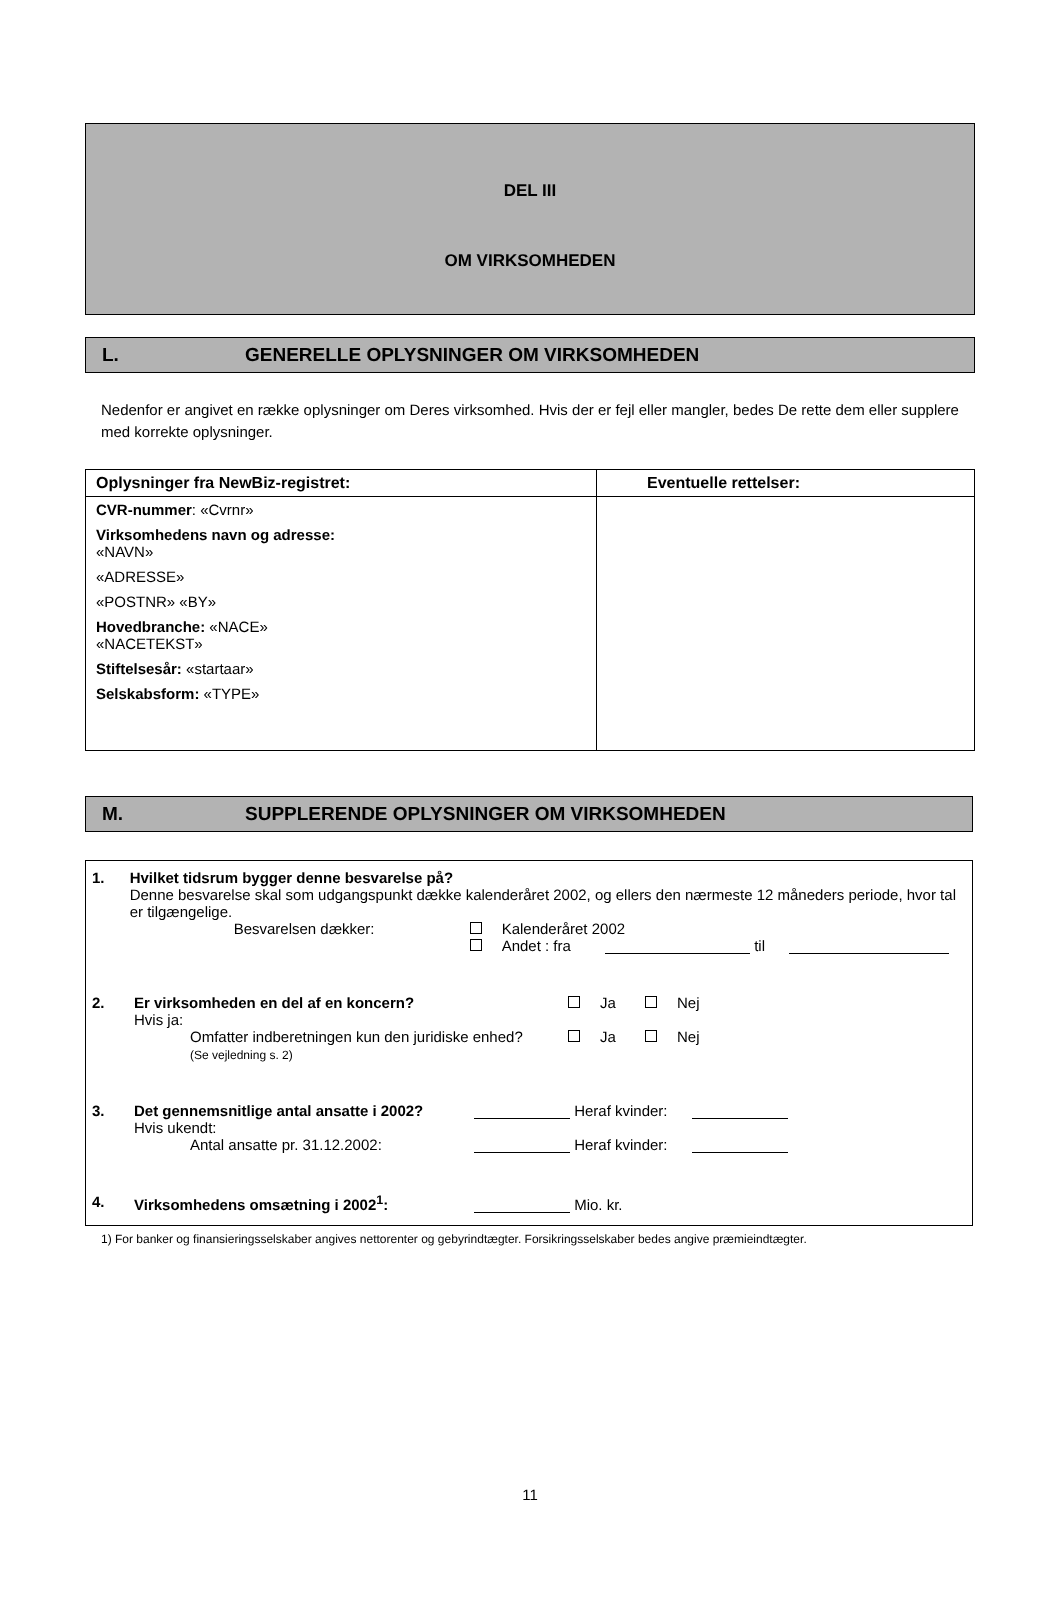DEL III
OM VIRKSOMHEDEN
L. GENERELLE OPLYSNINGER OM VIRKSOMHEDEN
Nedenfor er angivet en række oplysninger om Deres virksomhed. Hvis der er fejl eller mangler, bedes De rette dem eller supplere med korrekte oplysninger.
| Oplysninger fra NewBiz-registret: | Eventuelle rettelser: |
| --- | --- |
| CVR-nummer : «Cvrnr» Virksomhedens navn og adresse: «NAVN» «ADRESSE» «POSTNR» «BY» Hovedbranche: «NACE» «NACETEKST» Stiftelsesår: «startaar» Selskabsform: «TYPE» | |
M. SUPPLERENDE OPLYSNINGER OM VIRKSOMHEDEN
1. Hvilket tidsrum bygger denne besvarelse på?
Denne besvarelse skal som udgangspunkt dække kalenderåret 2002, og ellers den nærmeste 12 måneders periode, hvor tal er tilgængelige.
Besvarelsen dækker: Kalenderåret 2002
Andet : fra til
2. Er virksomheden en del af en koncern? Ja Nej
Hvis ja:
Omfatter indberetningen kun den juridiske enhed? Ja Nej
(Se vejledning s. 2)
3. Det gennemsnitlige antal ansatte i 2002? Heraf kvinder:
Hvis ukendt:
Antal ansatte pr. 31.12.2002: Heraf kvinder:
4. Virksomhedens omsætning i 2002<sup>1</sup>: Mio. kr.
1) For banker og finansieringsselskaber angives nettorenter og gebyrindtægter. Forsikringsselskaber bedes angive præmieindtægter.
11